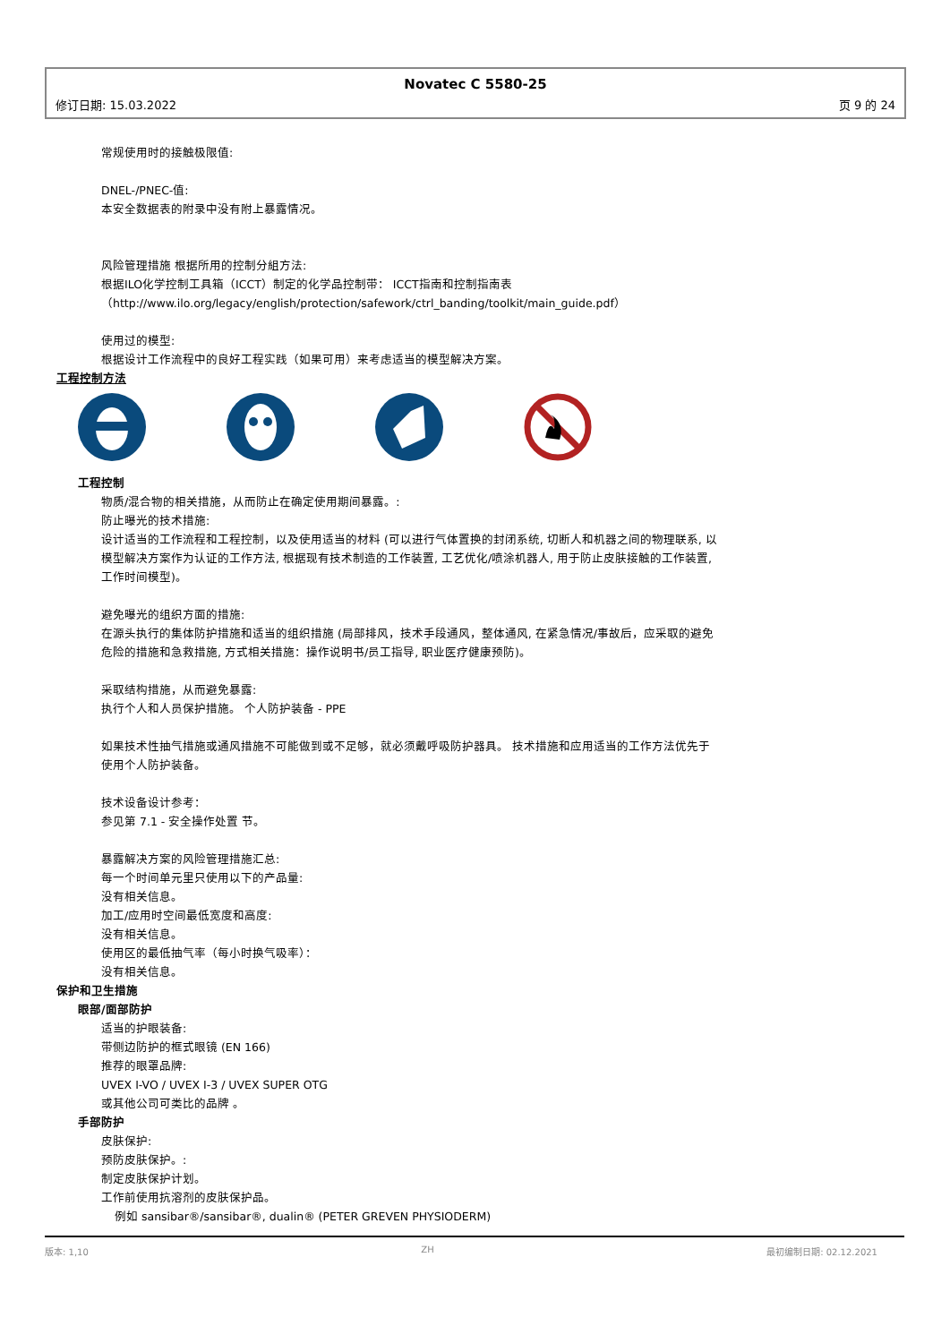Novatec C 5580-25
修订日期: 15.03.2022 页 9 的 24
常规使用时的接触极限值:
DNEL-/PNEC-值:
本安全数据表的附录中没有附上暴露情况。
风险管理措施 根据所用的控制分組方法:
根据ILO化学控制工具箱（ICCT）制定的化学品控制带： ICCT指南和控制指南表
（http://www.ilo.org/legacy/english/protection/safework/ctrl_banding/toolkit/main_guide.pdf）
使用过的模型:
根据设计工作流程中的良好工程实践（如果可用）来考虑适当的模型解决方案。
工程控制方法
工程控制
物质/混合物的相关措施，从而防止在确定使用期间暴露。:
防止曝光的技术措施:
设计适当的工作流程和工程控制，以及使用适当的材料 (可以进行气体置换的封闭系统, 切断人和机器之间的物理联系, 以模型解决方案作为认证的工作方法, 根据现有技术制造的工作装置, 工艺优化/喷涂机器人, 用于防止皮肤接触的工作装置, 工作时间模型)。
避免曝光的组织方面的措施:
在源头执行的集体防护措施和适当的组织措施 (局部排风，技术手段通风，整体通风, 在紧急情况/事故后，应采取的避免危险的措施和急救措施, 方式相关措施：操作说明书/员工指导, 职业医疗健康预防)。
采取结构措施，从而避免暴露:
执行个人和人员保护措施。 个人防护装备 - PPE
如果技术性抽气措施或通风措施不可能做到或不足够，就必须戴呼吸防护器具。 技术措施和应用适当的工作方法优先于使用个人防护装备。
技术设备设计参考：
参见第 7.1 - 安全操作处置 节。
暴露解决方案的风险管理措施汇总:
每一个时间单元里只使用以下的产品量:
没有相关信息。
加工/应用时空间最低宽度和高度:
没有相关信息。
使用区的最低抽气率（每小时换气吸率）：
没有相关信息。
保护和卫生措施
眼部/面部防护
适当的护眼装备:
带侧边防护的框式眼镜 (EN 166)
推荐的眼罩品牌:
UVEX I-VO / UVEX I-3 / UVEX SUPER OTG
或其他公司可类比的品牌 。
手部防护
皮肤保护:
预防皮肤保护。:
制定皮肤保护计划。
工作前使用抗溶剂的皮肤保护品。
例如 sansibar®/sansibar®, dualin® (PETER GREVEN PHYSIODERM)
版本: 1,10 ZH 最初编制日期: 02.12.2021